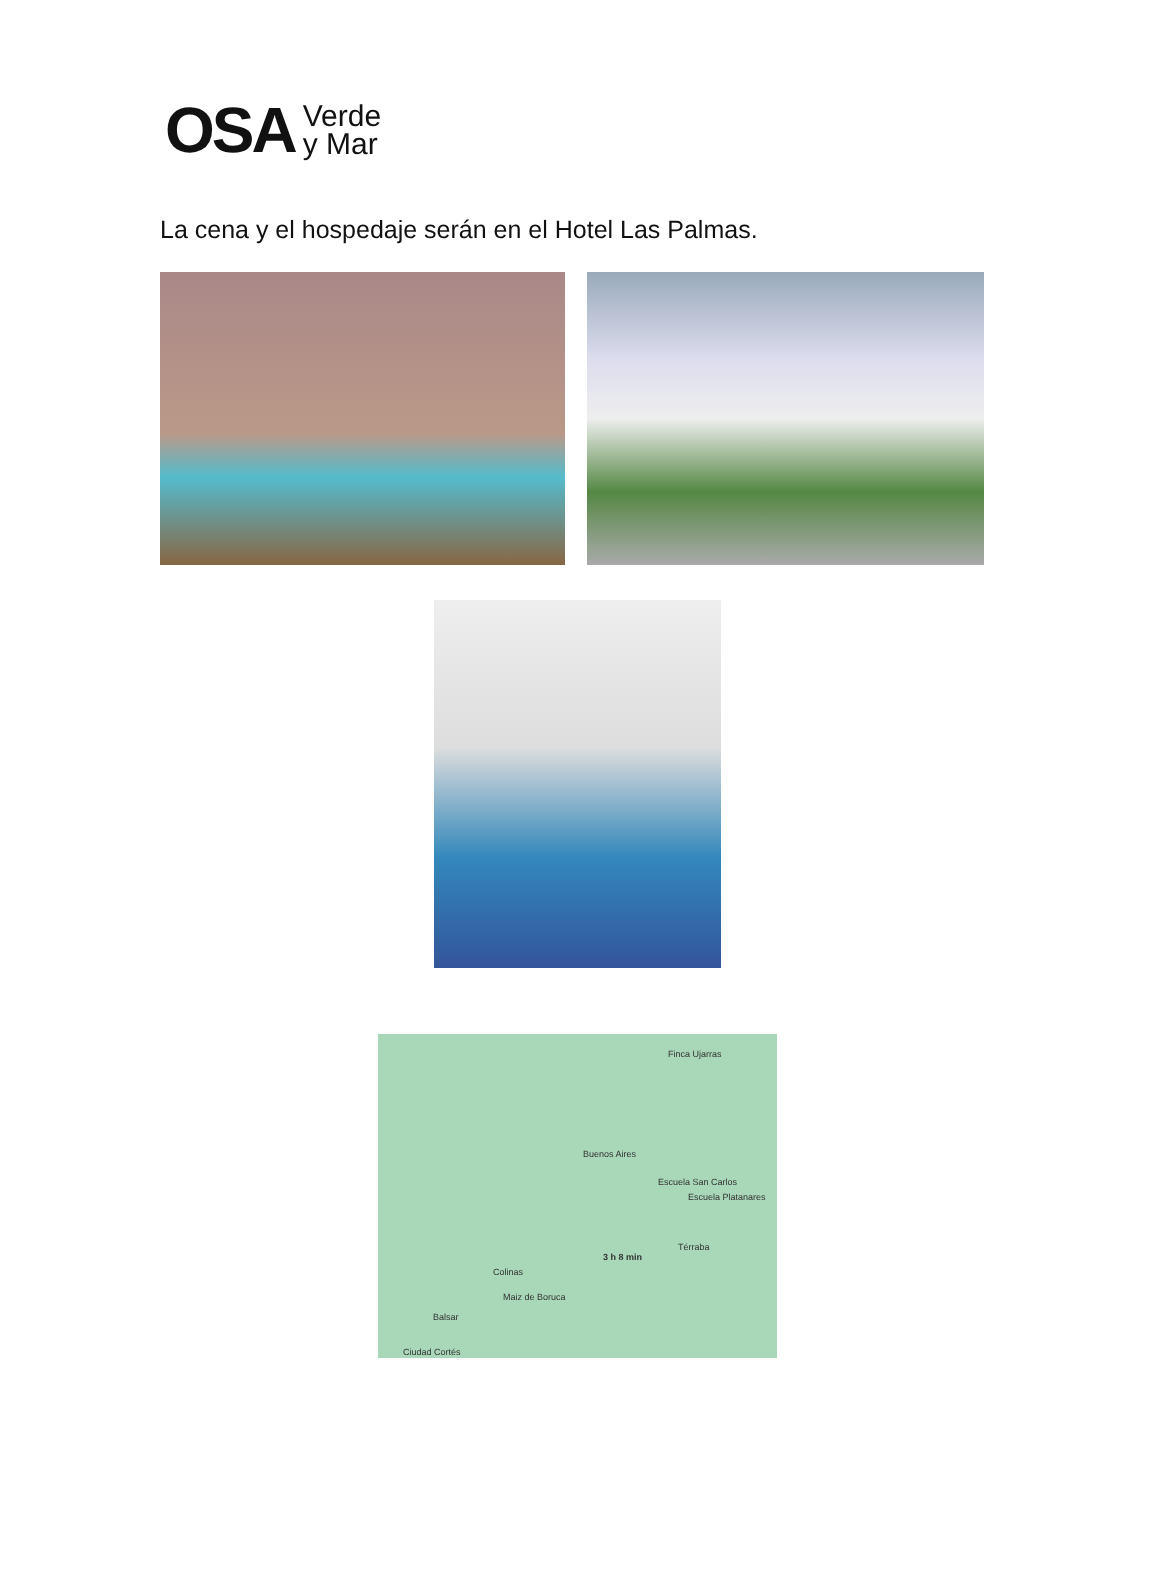OSA Verde
y Mar
La cena y el hospedaje serán en el Hotel Las Palmas.
Finca Ujarras
Buenos Aires
Escuela San Carlos
Escuela Platanares
Térraba
3 h 8 min
Colinas
Maiz de Boruca
Balsar
Ciudad Cortés